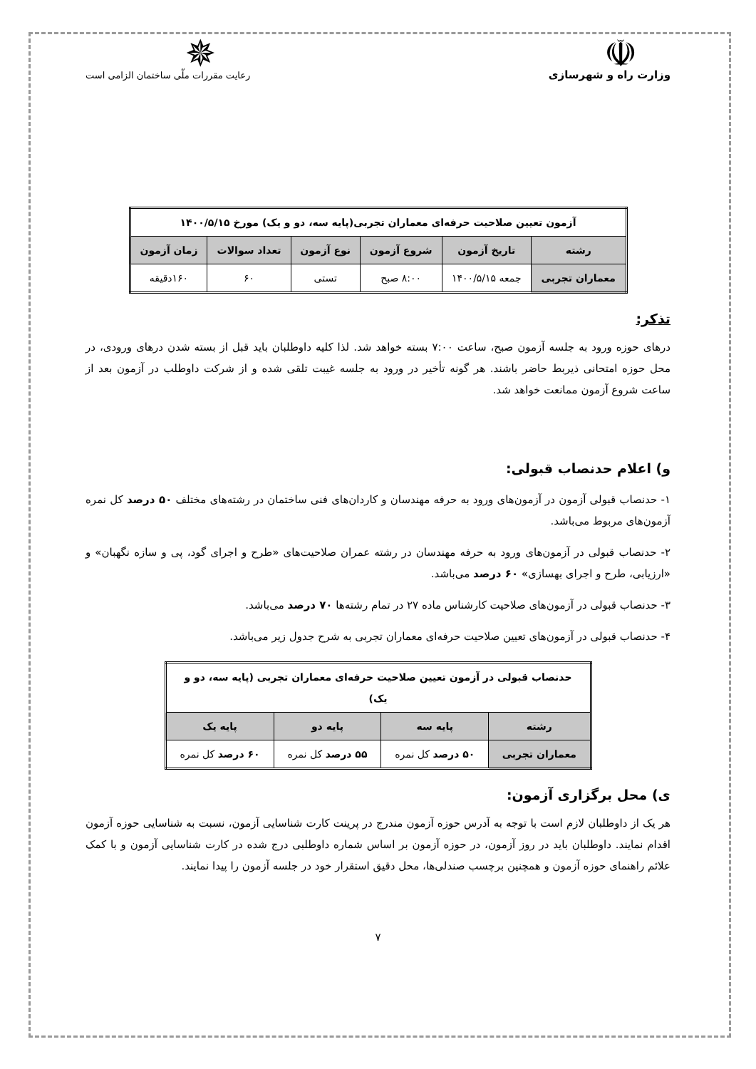☫
وزارت راه و شهرسازی
✵
رعایت مقررات ملّی ساختمان الزامی است
| آزمون تعیین صلاحیت حرفه‌ای معماران تجربی(پایه سه، دو و یک) مورخ ۱۴۰۰/۵/۱۵ | | | | | |
| --- | --- | --- | --- | --- | --- |
| رشته | تاریخ آزمون | شروع آزمون | نوع آزمون | تعداد سوالات | زمان آزمون |
| معماران تجربی | جمعه ۱۴۰۰/۵/۱۵ | ۸:۰۰ صبح | تستی | ۶۰ | ۱۶۰دقیقه |
تذکر:
درهای حوزه ورود به جلسه آزمون صبح، ساعت ۷:۰۰ بسته خواهد شد. لذا کلیه داوطلبان باید قبل از بسته شدن درهای ورودی، در محل حوزه امتحانی ذیربط حاضر باشند. هر گونه تأخیر در ورود به جلسه غیبت تلقی شده و از شرکت داوطلب در آزمون بعد از ساعت شروع آزمون ممانعت خواهد شد.
و) اعلام حدنصاب قبولی:
۱- حدنصاب قبولی آزمون در آزمون‌های ورود به حرفه مهندسان و کاردان‌های فنی ساختمان در رشته‌های مختلف ۵۰ درصد کل نمره آزمون‌های مربوط می‌باشد.
۲- حدنصاب قبولی در آزمون‌های ورود به حرفه مهندسان در رشته عمران صلاحیت‌های «طرح و اجرای گود، پی و سازه نگهبان» و «ارزیابی، طرح و اجرای بهسازی» ۶۰ درصد می‌باشد.
۳- حدنصاب قبولی در آزمون‌های صلاحیت کارشناس ماده ۲۷ در تمام رشته‌ها ۷۰ درصد می‌باشد.
۴- حدنصاب قبولی در آزمون‌های تعیین صلاحیت حرفه‌ای معماران تجربی به شرح جدول زیر می‌باشد.
| حدنصاب قبولی در آزمون تعیین صلاحیت حرفه‌ای معماران تجربی (پایه سه، دو و یک) | | | |
| --- | --- | --- | --- |
| رشته | پایه سه | پایه دو | پایه یک |
| معماران تجربی | ۵۰ درصد کل نمره | ۵۵ درصد کل نمره | ۶۰ درصد کل نمره |
ی) محل برگزاری آزمون:
هر یک از داوطلبان لازم است با توجه به آدرس حوزه آزمون مندرج در پرینت کارت شناسایی آزمون، نسبت به شناسایی حوزه آزمون اقدام نمایند. داوطلبان باید در روز آزمون، در حوزه آزمون بر اساس شماره داوطلبی درج شده در کارت شناسایی آزمون و با کمک علائم راهنمای حوزه آزمون و همچنین برچسب صندلی‌ها، محل دقیق استقرار خود در جلسه آزمون را پیدا نمایند.
۷